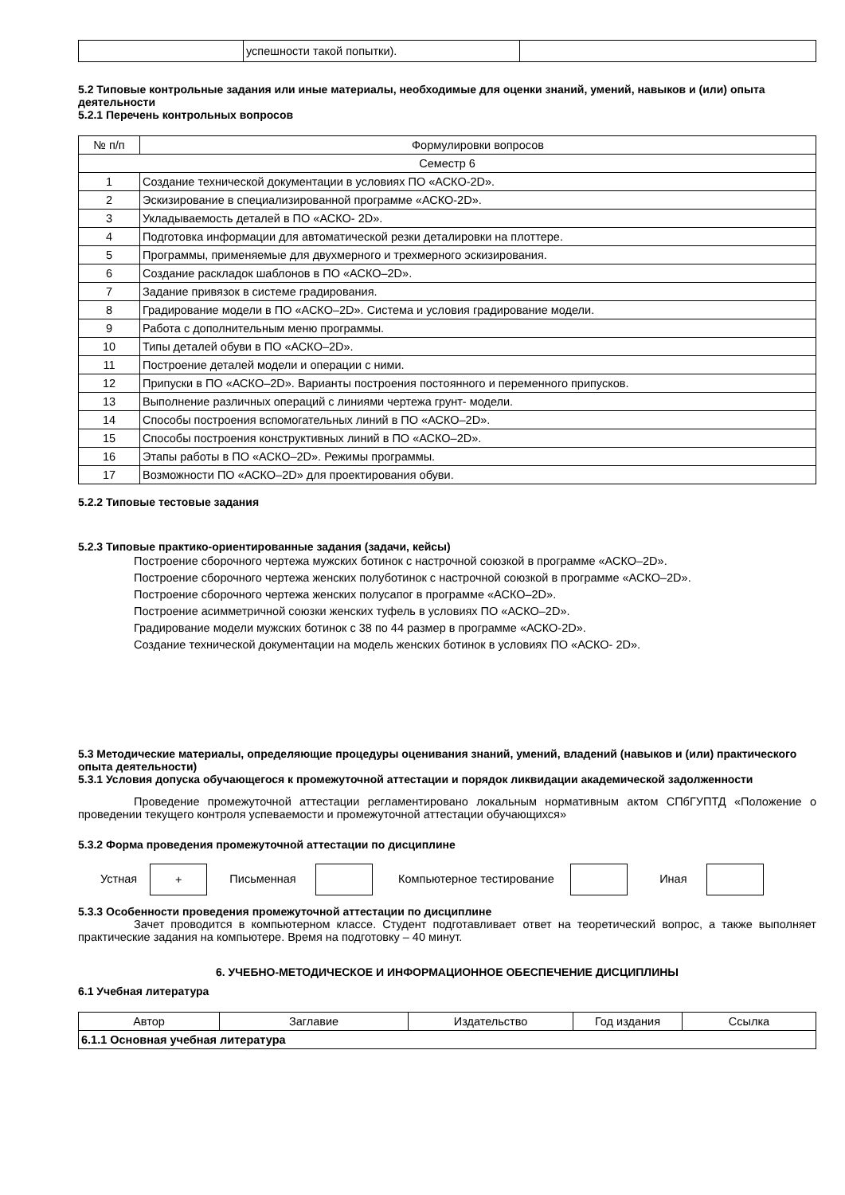| | успешности такой попытки). | |
5.2 Типовые контрольные задания или иные материалы, необходимые для оценки знаний, умений, навыков и (или) опыта деятельности
5.2.1 Перечень контрольных вопросов
| № п/п | Формулировки вопросов |
| --- | --- |
| Семестр 6 | |
| 1 | Создание технической документации в условиях ПО «АСКО-2D». |
| 2 | Эскизирование в специализированной программе «АСКО-2D». |
| 3 | Укладываемость деталей в ПО «АСКО- 2D». |
| 4 | Подготовка информации для автоматической резки деталировки на плоттере. |
| 5 | Программы, применяемые для двухмерного и трехмерного эскизирования. |
| 6 | Создание раскладок шаблонов в ПО «АСКО–2D». |
| 7 | Задание привязок в системе градирования. |
| 8 | Градирование модели в ПО «АСКО–2D». Система и условия градирование модели. |
| 9 | Работа с дополнительным меню программы. |
| 10 | Типы деталей обуви в ПО «АСКО–2D». |
| 11 | Построение деталей модели и операции с ними. |
| 12 | Припуски в ПО «АСКО–2D». Варианты построения постоянного и переменного припусков. |
| 13 | Выполнение различных операций с линиями чертежа грунт- модели. |
| 14 | Способы построения вспомогательных линий в ПО «АСКО–2D». |
| 15 | Способы построения конструктивных линий в ПО «АСКО–2D». |
| 16 | Этапы работы в ПО «АСКО–2D». Режимы программы. |
| 17 | Возможности ПО «АСКО–2D» для проектирования обуви. |
5.2.2 Типовые тестовые задания
5.2.3 Типовые практико-ориентированные задания (задачи, кейсы)
Построение сборочного чертежа мужских ботинок с настрочной союзкой в программе «АСКО–2D».
Построение сборочного чертежа женских полуботинок с настрочной союзкой в программе «АСКО–2D».
Построение сборочного чертежа женских полусапог в программе «АСКО–2D».
Построение асимметричной союзки женских туфель в условиях ПО «АСКО–2D».
Градирование модели мужских ботинок с 38 по 44 размер в программе «АСКО-2D».
Создание технической документации на модель женских ботинок в условиях ПО «АСКО- 2D».
5.3 Методические материалы, определяющие процедуры оценивания знаний, умений, владений (навыков и (или) практического опыта деятельности)
5.3.1 Условия допуска обучающегося к промежуточной аттестации и порядок ликвидации академической задолженности
Проведение промежуточной аттестации регламентировано локальным нормативным актом СПбГУПТД «Положение о проведении текущего контроля успеваемости и промежуточной аттестации обучающихся»
5.3.2 Форма проведения промежуточной аттестации по дисциплине
Устная + Письменная Компьютерное тестирование Иная
5.3.3 Особенности проведения промежуточной аттестации по дисциплине
Зачет проводится в компьютерном классе. Студент подготавливает ответ на теоретический вопрос, а также выполняет практические задания на компьютере. Время на подготовку – 40 минут.
6. УЧЕБНО-МЕТОДИЧЕСКОЕ И ИНФОРМАЦИОННОЕ ОБЕСПЕЧЕНИЕ ДИСЦИПЛИНЫ
6.1 Учебная литература
| Автор | Заглавие | Издательство | Год издания | Ссылка |
| --- | --- | --- | --- | --- |
| 6.1.1 Основная учебная литература | | | | |